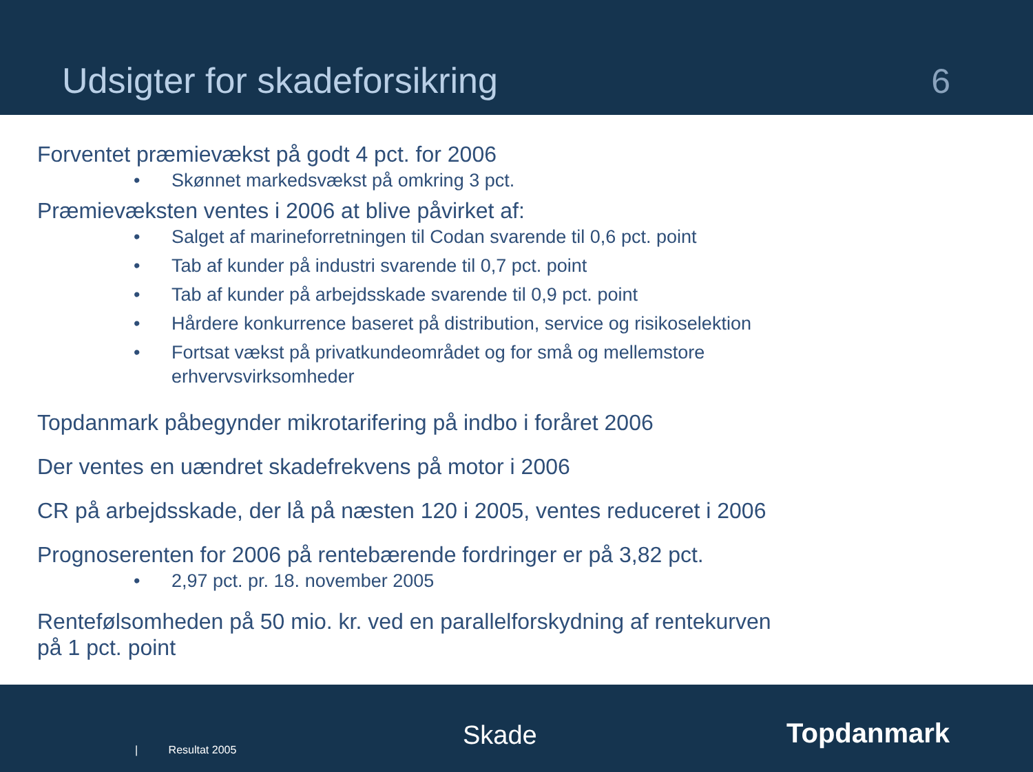Udsigter for skadeforsikring
6
Forventet præmievækst på godt 4 pct. for 2006
• Skønnet markedsvækst på omkring 3 pct.
Præmievæksten ventes i 2006 at blive påvirket af:
• Salget af marineforretningen til Codan svarende til 0,6 pct. point
• Tab af kunder på industri svarende til 0,7 pct. point
• Tab af kunder på arbejdsskade svarende til 0,9 pct. point
• Hårdere konkurrence baseret på distribution, service og risikoselektion
• Fortsat vækst på privatkundeområdet og for små og mellemstore
erhvervsvirksomheder
Topdanmark påbegynder mikrotarifering på indbo i foråret 2006
Der ventes en uændret skadefrekvens på motor i 2006
CR på arbejdsskade, der lå på næsten 120 i 2005, ventes reduceret i 2006
Prognoserenten for 2006 på rentebærende fordringer er på 3,82 pct.
• 2,97 pct. pr. 18. november 2005
Rentefølsomheden på 50 mio. kr. ved en parallelforskydning af rentekurven
på 1 pct. point
| Resultat 2005 Skade Topdanmark